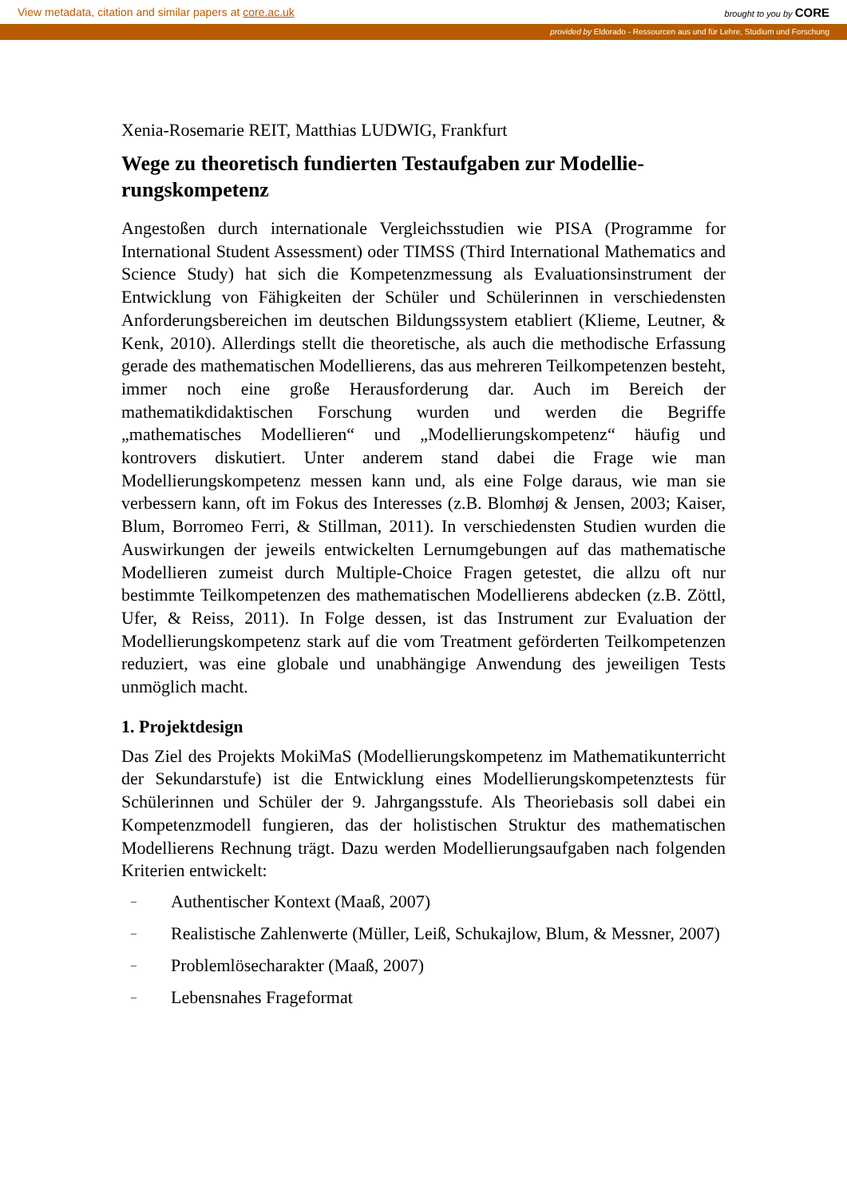View metadata, citation and similar papers at core.ac.uk brought to you by CORE
provided by Eldorado - Ressourcen aus und für Lehre, Studium und Forschung
Xenia-Rosemarie REIT, Matthias LUDWIG, Frankfurt
Wege zu theoretisch fundierten Testaufgaben zur Modellie­rungskompetenz
Angestoßen durch internationale Vergleichsstudien wie PISA (Programme for International Student Assessment) oder TIMSS (Third International Mathematics and Science Study) hat sich die Kompetenzmessung als Evaluationsinstrument der Entwicklung von Fähigkeiten der Schüler und Schülerinnen in verschiedensten Anforderungsbereichen im deutschen Bildungssystem etabliert (Klieme, Leutner, & Kenk, 2010). Allerdings stellt die theoretische, als auch die methodische Erfassung gerade des mathematischen Modellierens, das aus mehreren Teilkompetenzen besteht, immer noch eine große Herausforderung dar. Auch im Bereich der mathematikdidaktischen Forschung wurden und werden die Begriffe „mathematisches Modellieren“ und „Modellierungskompetenz“ häufig und kontrovers diskutiert. Unter anderem stand dabei die Frage wie man Modellierungskompetenz messen kann und, als eine Folge daraus, wie man sie verbessern kann, oft im Fokus des Interesses (z.B. Blomhøj & Jensen, 2003; Kaiser, Blum, Borromeo Ferri, & Stillman, 2011). In verschiedensten Studien wurden die Auswirkungen der jeweils entwickelten Lernumgebungen auf das mathematische Modellieren zumeist durch Multiple-Choice Fragen getestet, die allzu oft nur bestimmte Teilkompetenzen des mathematischen Modellierens abdecken (z.B. Zöttl, Ufer, & Reiss, 2011). In Folge dessen, ist das Instrument zur Evaluation der Modellierungskompetenz stark auf die vom Treatment geförderten Teilkompetenzen reduziert, was eine globale und unabhängige Anwendung des jeweiligen Tests unmöglich macht.
1. Projektdesign
Das Ziel des Projekts MokiMaS (Modellierungskompetenz im Mathematikunterricht der Sekundarstufe) ist die Entwicklung eines Modellierungskompetenztests für Schülerinnen und Schüler der 9. Jahrgangsstufe. Als Theoriebasis soll dabei ein Kompetenzmodell fungieren, das der holistischen Struktur des mathematischen Modellierens Rechnung trägt. Dazu werden Modellierungsaufgaben nach folgenden Kriterien entwickelt:
– Authentischer Kontext (Maaß, 2007)
– Realistische Zahlenwerte (Müller, Leiß, Schukajlow, Blum, & Messner, 2007)
– Problemlösecharakter (Maaß, 2007)
– Lebensnahes Frageformat